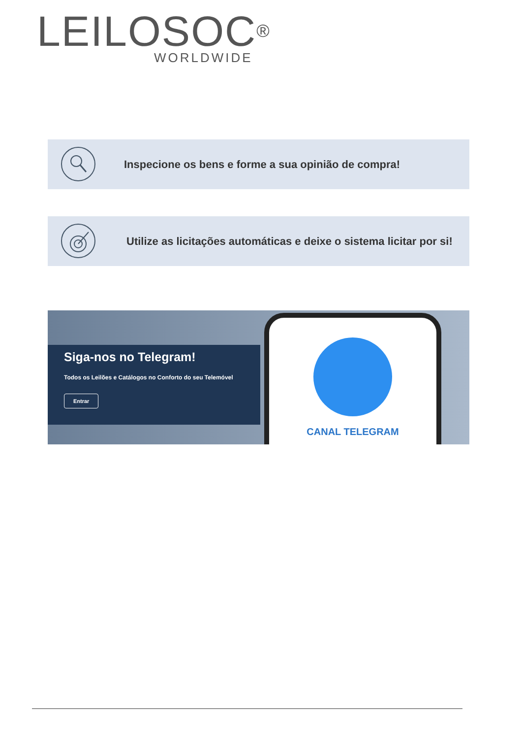LEILOSOC<sup>®</sup>
WORLDWIDE
Inspecione os bens e forme a sua opinião de compra!
Utilize as licitações automáticas e deixe o sistema licitar por si!
Siga-nos no Telegram!
Todos os Leilões e Catálogos no Conforto do seu Telemóvel
Entrar
CANAL TELEGRAM